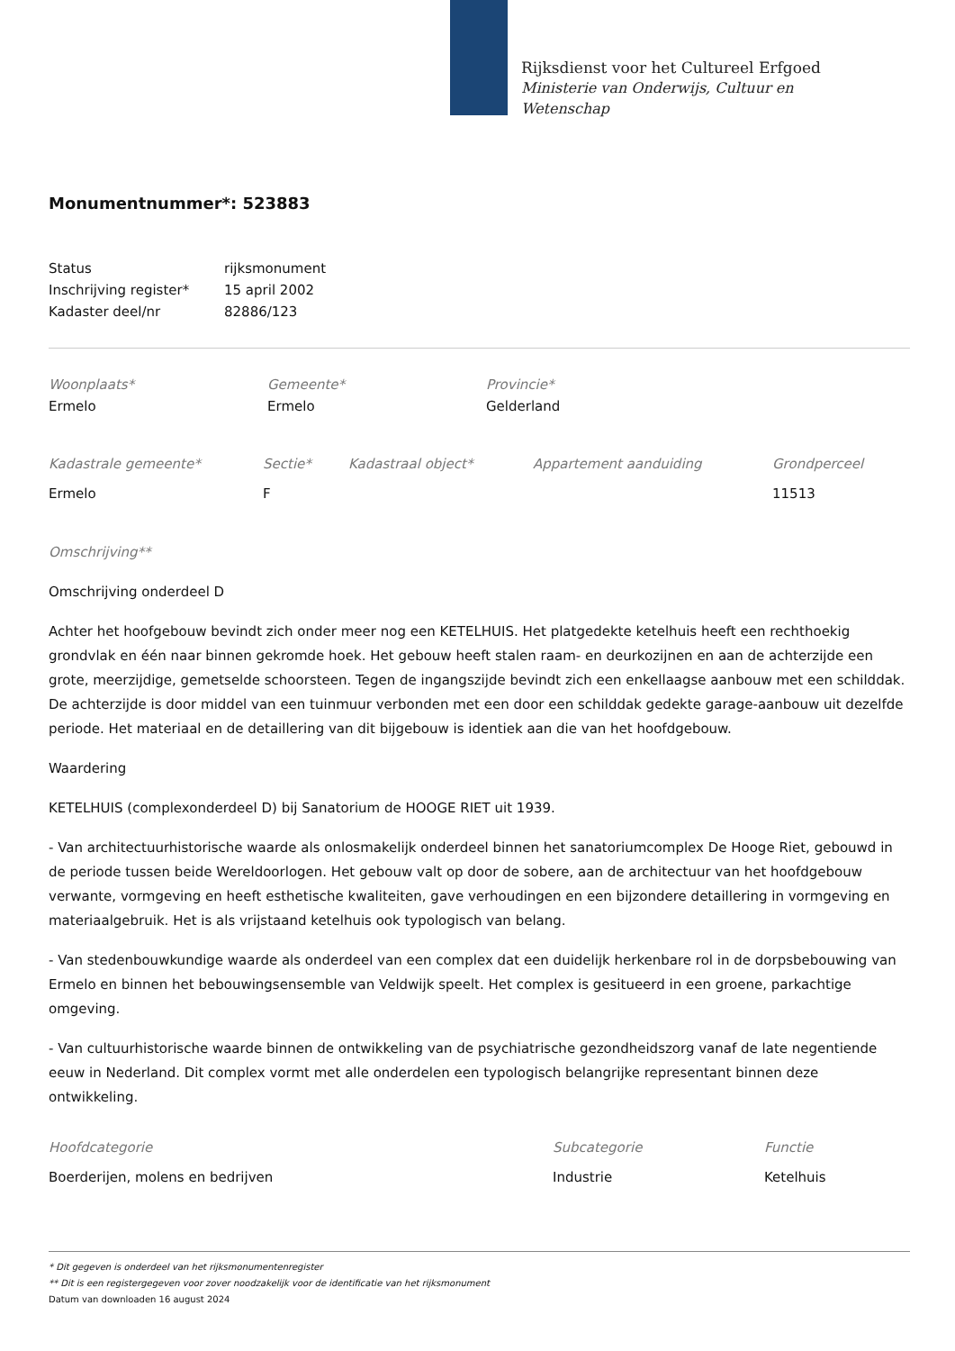Rijksdienst voor het Cultureel Erfgoed
Ministerie van Onderwijs, Cultuur en
Wetenschap
Monumentnummer*: 523883
| Status | rijksmonument |
| Inschrijving register* | 15 april 2002 |
| Kadaster deel/nr | 82886/123 |
| Woonplaats* | Gemeente* | Provincie* |
| Ermelo | Ermelo | Gelderland |
| Kadastrale gemeente* | Sectie* | Kadastraal object* | Appartement aanduiding | Grondperceel |
| Ermelo | F | | | 11513 |
Omschrijving**
Omschrijving onderdeel D
Achter het hoofgebouw bevindt zich onder meer nog een KETELHUIS. Het platgedekte ketelhuis heeft een rechthoekig grondvlak en één naar binnen gekromde hoek. Het gebouw heeft stalen raam- en deurkozijnen en aan de achterzijde een grote, meerzijdige, gemetselde schoorsteen. Tegen de ingangszijde bevindt zich een enkellaagse aanbouw met een schilddak. De achterzijde is door middel van een tuinmuur verbonden met een door een schilddak gedekte garage-aanbouw uit dezelfde periode. Het materiaal en de detaillering van dit bijgebouw is identiek aan die van het hoofdgebouw.
Waardering
KETELHUIS (complexonderdeel D) bij Sanatorium de HOOGE RIET uit 1939.
- Van architectuurhistorische waarde als onlosmakelijk onderdeel binnen het sanatoriumcomplex De Hooge Riet, gebouwd in de periode tussen beide Wereldoorlogen. Het gebouw valt op door de sobere, aan de architectuur van het hoofdgebouw verwante, vormgeving en heeft esthetische kwaliteiten, gave verhoudingen en een bijzondere detaillering in vormgeving en materiaalgebruik. Het is als vrijstaand ketelhuis ook typologisch van belang.
- Van stedenbouwkundige waarde als onderdeel van een complex dat een duidelijk herkenbare rol in de dorpsbebouwing van Ermelo en binnen het bebouwingsensemble van Veldwijk speelt. Het complex is gesitueerd in een groene, parkachtige omgeving.
- Van cultuurhistorische waarde binnen de ontwikkeling van de psychiatrische gezondheidszorg vanaf de late negentiende eeuw in Nederland. Dit complex vormt met alle onderdelen een typologisch belangrijke representant binnen deze ontwikkeling.
| Hoofdcategorie | Subcategorie | Functie |
| Boerderijen, molens en bedrijven | Industrie | Ketelhuis |
* Dit gegeven is onderdeel van het rijksmonumentenregister
** Dit is een registergegeven voor zover noodzakelijk voor de identificatie van het rijksmonument
Datum van downloaden 16 august 2024